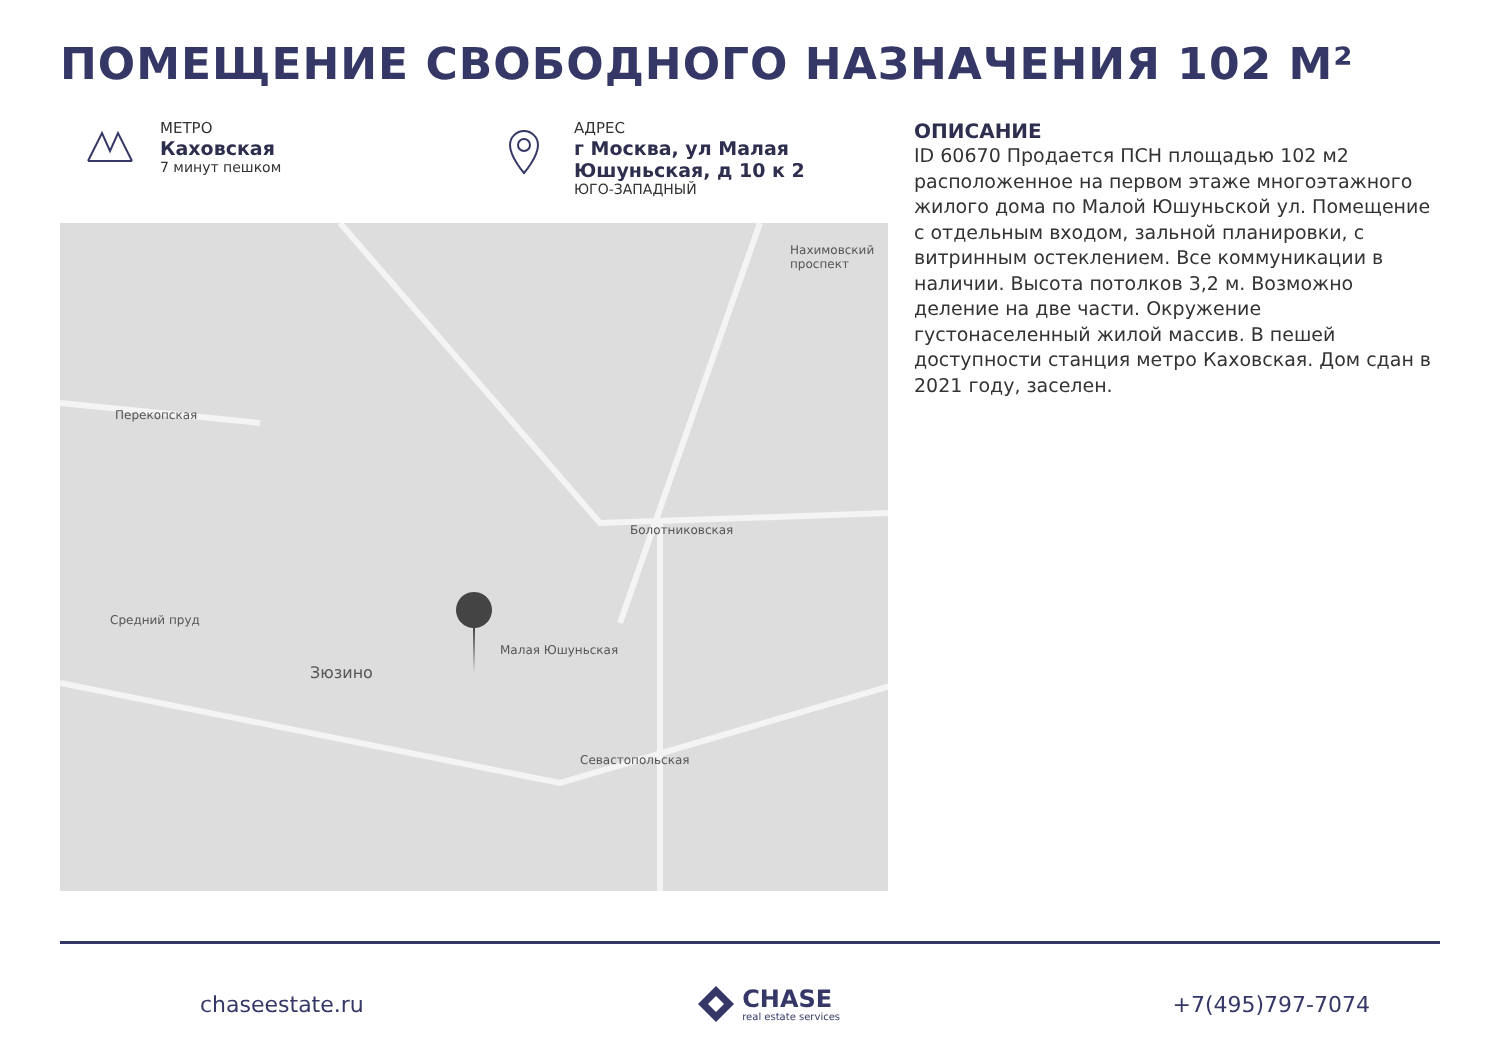ПОМЕЩЕНИЕ СВОБОДНОГО НАЗНАЧЕНИЯ 102 М²
МЕТРО
Каховская
7 минут пешком
АДРЕС
г Москва, ул Малая
Юшуньская, д 10 к 2
ЮГО-ЗАПАДНЫЙ
Нахимовский проспект
Перекопская
Болотниковская
Зюзино
Малая Юшуньская
Севастопольская
Средний пруд
ОПИСАНИЕ
ID 60670 Продается ПСН площадью 102 м2 расположенное на первом этаже многоэтажного жилого дома по Малой Юшуньской ул. Помещение с отдельным входом, зальной планировки, с витринным остеклением. Все коммуникации в наличии. Высота потолков 3,2 м. Возможно деление на две части. Окружение густонаселенный жилой массив. В пешей доступности станция метро Каховская. Дом сдан в 2021 году, заселен.
chaseestate.ru
CHASE
real estate services
+7(495)797-7074